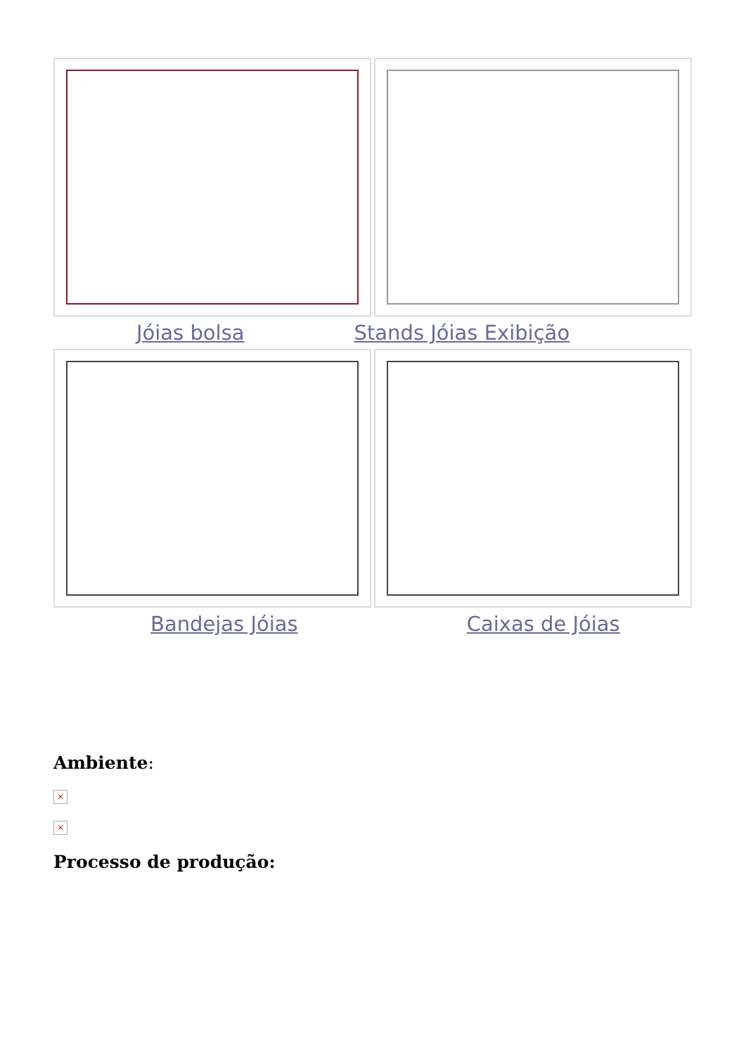Jóias bolsa Stands Jóias Exibição
Bandejas Jóias Caixas de Jóias
Ambiente:
×
×
Processo de produção: